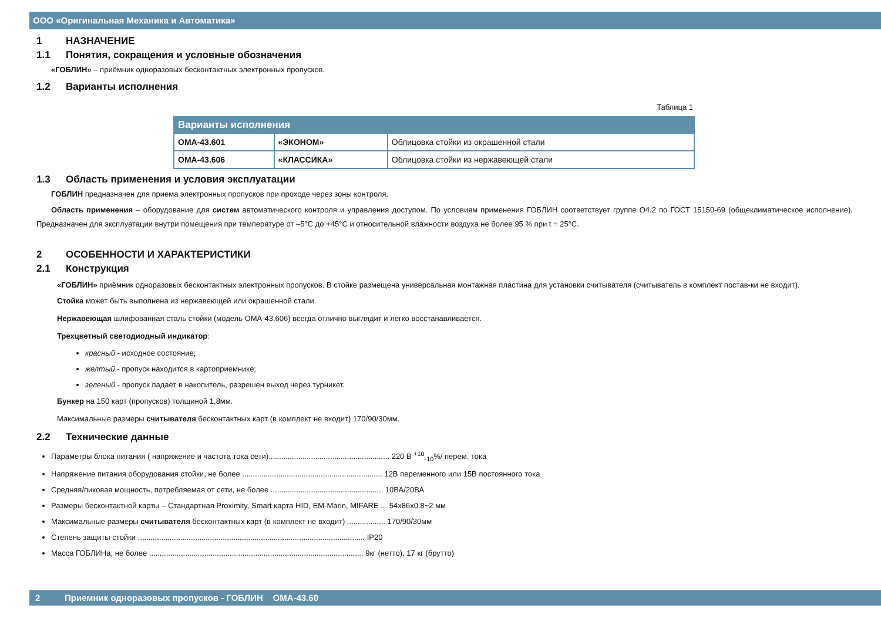ООО «Оригинальная Механика и Автоматика»
1 НАЗНАЧЕНИЕ
1.1 Понятия, сокращения и условные обозначения
«ГОБЛИН» – приёмник одноразовых бесконтактных электронных пропусков.
1.2 Варианты исполнения
Таблица 1
| Варианты исполнения | | |
| --- | --- | --- |
| ОМА-43.601 | «ЭКОНОМ» | Облицовка стойки из окрашенной стали |
| ОМА-43.606 | «КЛАССИКА» | Облицовка стойки из нержавеющей стали |
1.3 Область применения и условия эксплуатации
ГОБЛИН предназначен для приема электронных пропусков при проходе через зоны контроля.
Область применения – оборудование для систем автоматического контроля и управления доступом. По условиям применения ГОБЛИН соответствует группе О4.2 по ГОСТ 15150-69 (общеклиматическое исполнение). Предназначен для эксплуатации внутри помещения при температуре от –5°С до +45°С и относительной влажности воздуха не более 95 % при t = 25°С.
2 ОСОБЕННОСТИ И ХАРАКТЕРИСТИКИ
2.1 Конструкция
«ГОБЛИН» приёмник одноразовых бесконтактных электронных пропусков. В стойке размещена универсальная монтажная пластина для установки считывателя (считыватель в комплект постав-ки не входит).
Стойка может быть выполнена из нержавеющей или окрашенной стали.
Нержавеющая шлифованная сталь стойки (модель ОМА-43.606) всегда отлично выглядит и легко восстанавливается.
Трехцветный светодиодный индикатор:
красный - исходное состояние;
желтый - пропуск находится в картоприемнике;
зеленый - пропуск падает в накопитель, разрешен выход через турникет.
Бункер на 150 карт (пропусков) толщиной 1,8мм.
Максимальные размеры считывателя бесконтактных карт (в комплект не входит) 170/90/30мм.
2.2 Технические данные
Параметры блока питания ( напряжение и частота тока сети)......................................................... 220 В <sup>+10</sup><sub>-10</sub>%/ перем. тока
Напряжение питания оборудования стойки, не более .................................................................. 12В переменного или 15В постоянного тока
Средняя/пиковая мощность, потребляемая от сети, не более ..................................................... 10ВА/20ВА
Размеры бесконтактной карты – Стандартная Proximity, Smart карта HID, EM-Marin, MIFARE ... 54х86х0.8~2 мм
Максимальные размеры считывателя бесконтактных карт (в комплект не входит) .................. 170/90/30мм
Степень защиты стойки ........................................................................................................... IP20
Масса ГОБЛИНа, не более ..................................................................................................... 9кг (нетто), 17 кг (брутто)
2 Приемник одноразовых пропусков - ГОБЛИН ОМА-43.60